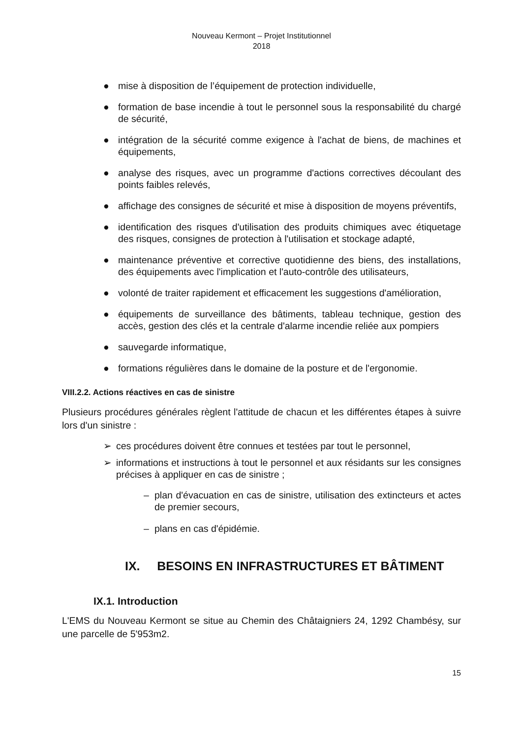Nouveau Kermont – Projet Institutionnel
2018
● mise à disposition de l’équipement de protection individuelle,
● formation de base incendie à tout le personnel sous la responsabilité du chargé de sécurité,
● intégration de la sécurité comme exigence à l'achat de biens, de machines et équipements,
● analyse des risques, avec un programme d'actions correctives découlant des points faibles relevés,
● affichage des consignes de sécurité et mise à disposition de moyens préventifs,
● identification des risques d'utilisation des produits chimiques avec étiquetage des risques, consignes de protection à l'utilisation et stockage adapté,
● maintenance préventive et corrective quotidienne des biens, des installations, des équipements avec l'implication et l'auto-contrôle des utilisateurs,
● volonté de traiter rapidement et efficacement les suggestions d'amélioration,
● équipements de surveillance des bâtiments, tableau technique, gestion des accès, gestion des clés et la centrale d'alarme incendie reliée aux pompiers
● sauvegarde informatique,
● formations régulières dans le domaine de la posture et de l'ergonomie.
VIII.2.2. Actions réactives en cas de sinistre
Plusieurs procédures générales règlent l'attitude de chacun et les différentes étapes à suivre lors d'un sinistre :
➢ ces procédures doivent être connues et testées par tout le personnel,
➢ informations et instructions à tout le personnel et aux résidants sur les consignes précises à appliquer en cas de sinistre ;
– plan d'évacuation en cas de sinistre, utilisation des extincteurs et actes de premier secours,
– plans en cas d'épidémie.
IX. BESOINS EN INFRASTRUCTURES ET BÂTIMENT
IX.1. Introduction
L'EMS du Nouveau Kermont se situe au Chemin des Châtaigniers 24, 1292 Chambésy, sur une parcelle de 5'953m2.
15